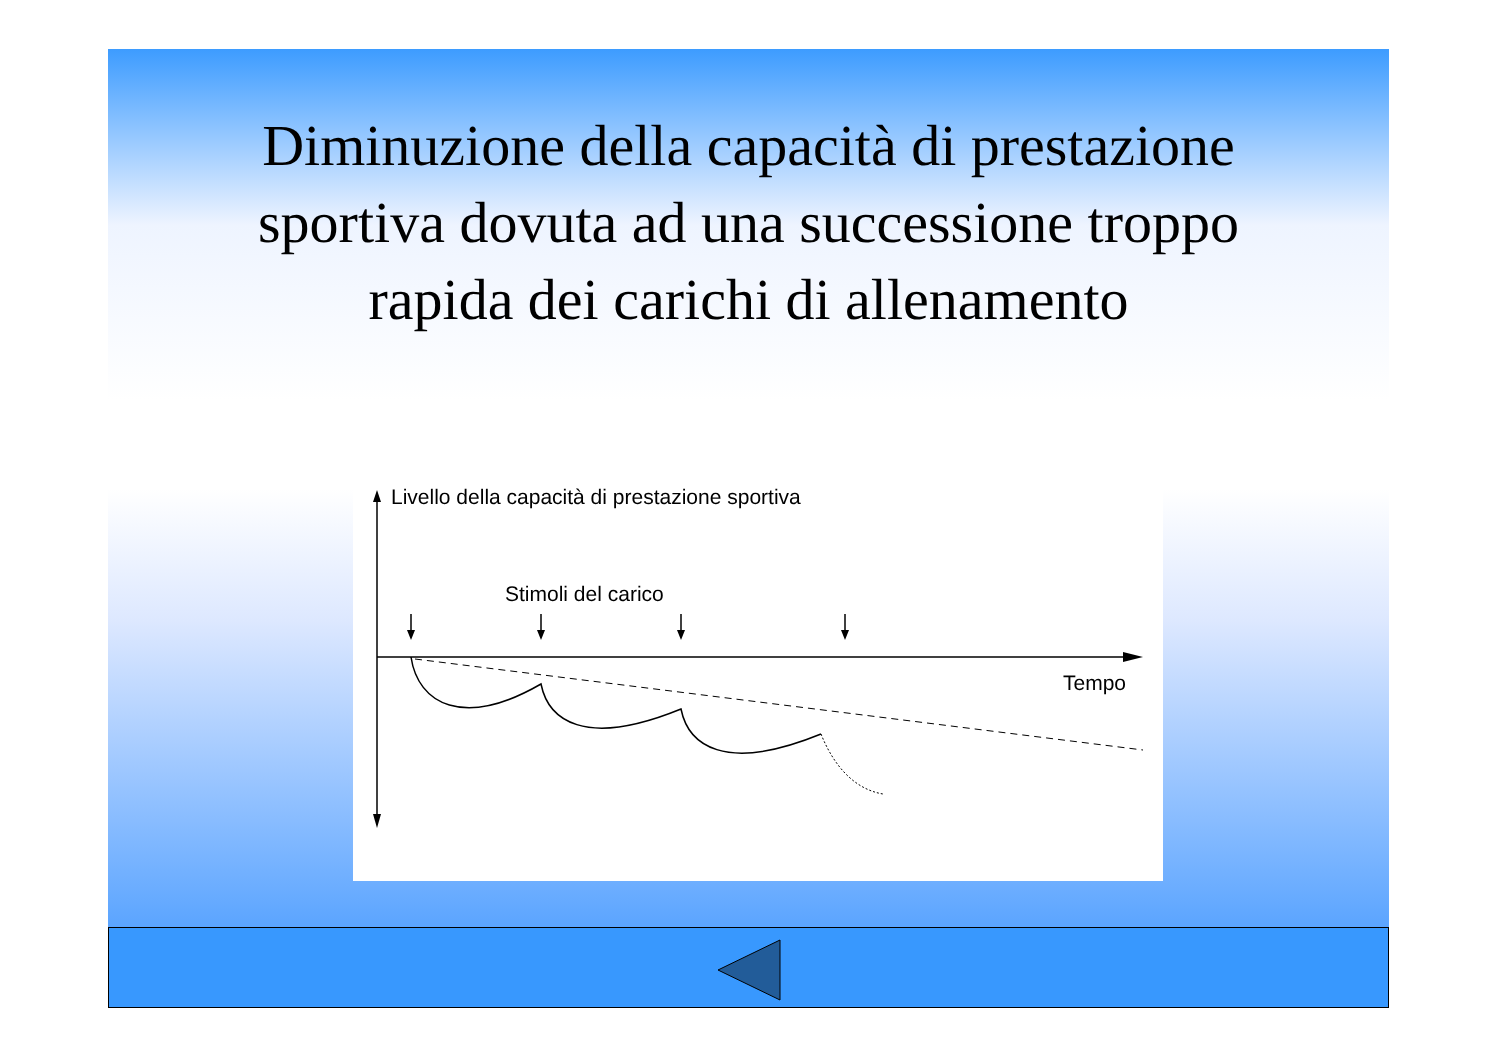Diminuzione della capacità di prestazione sportiva dovuta ad una successione troppo rapida dei carichi di allenamento
Livello della capacità di prestazione sportiva
Stimoli del carico
Tempo